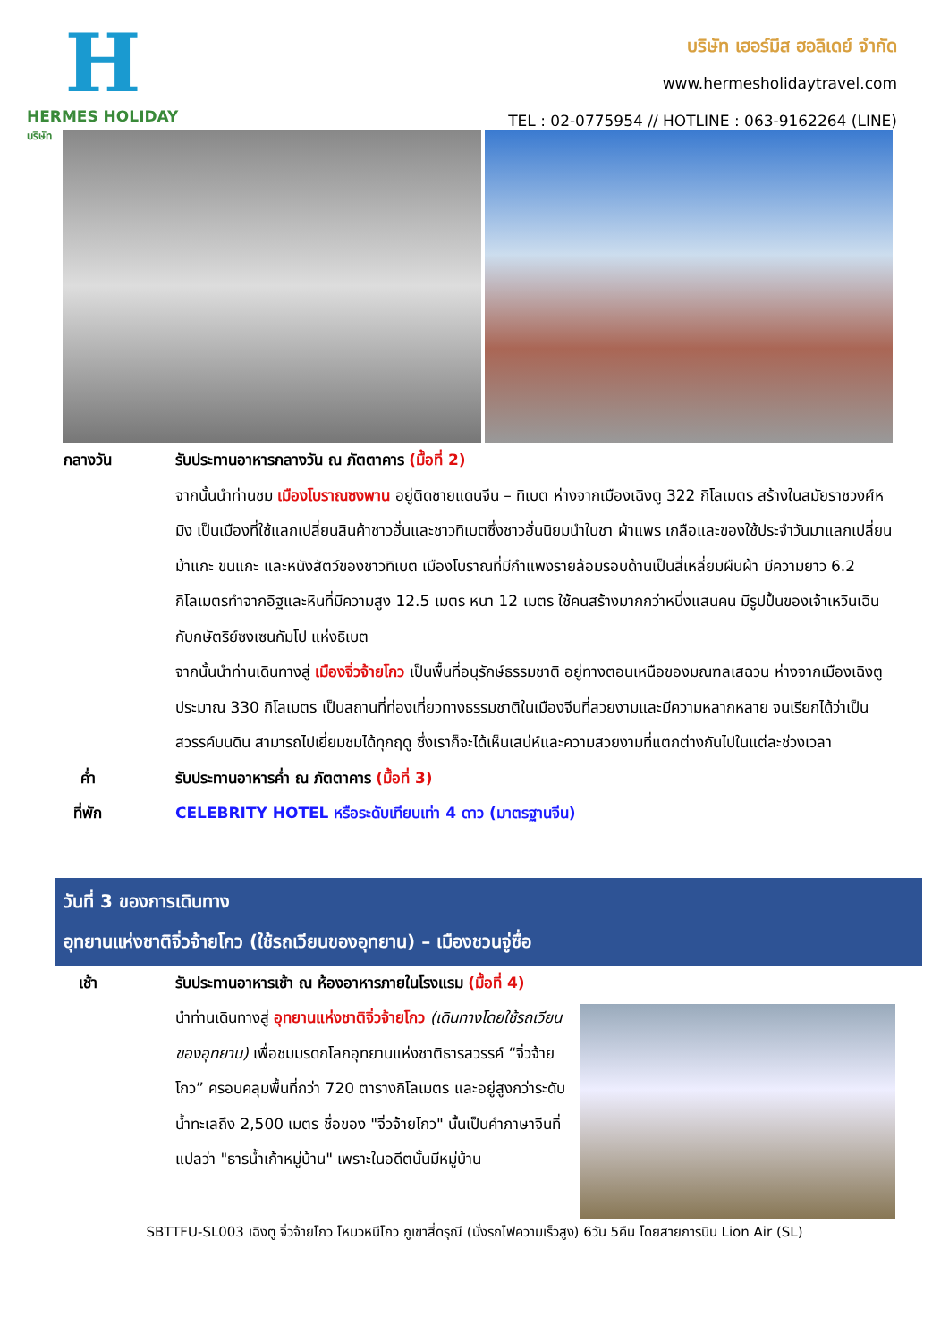H
HERMES HOLIDAY
บริษัท
บริษัท เฮอร์มีส ฮอลิเดย์ จำกัด
www.hermesholidaytravel.com
TEL : 02-0775954 // HOTLINE : 063-9162264 (LINE)
กลางวัน รับประทานอาหารกลางวัน ณ ภัตตาคาร (มื้อที่ 2)
จากนั้นนำท่านชม เมืองโบราณซงพาน อยู่ติดชายแดนจีน – ทิเบต ห่างจากเมืองเฉิงตู 322 กิโลเมตร สร้างในสมัยราชวงศ์หมิง เป็นเมืองที่ใช้แลกเปลี่ยนสินค้าชาวฮั่นและชาวทิเบตซึ่งชาวฮั่นนิยมนำใบชา ผ้าแพร เกลือและของใช้ประจำวันมาแลกเปลี่ยนม้าแกะ ขนแกะ และหนังสัตว์ของชาวทิเบต เมืองโบราณที่มีกำแพงรายล้อมรอบด้านเป็นสี่เหลี่ยมผืนผ้า มีความยาว 6.2 กิโลเมตรทำจากอิฐและหินที่มีความสูง 12.5 เมตร หนา 12 เมตร ใช้คนสร้างมากกว่าหนึ่งแสนคน มีรูปปั้นของเจ้าเหวินเฉิน กับกษัตริย์ซงเซนกัมโป แห่งธิเบต
จากนั้นนำท่านเดินทางสู่ เมืองจิ่วจ้ายโกว เป็นพื้นที่อนุรักษ์ธรรมชาติ อยู่ทางตอนเหนือของมณฑลเสฉวน ห่างจากเมืองเฉิงตูประมาณ 330 กิโลเมตร เป็นสถานที่ท่องเที่ยวทางธรรมชาติในเมืองจีนที่สวยงามและมีความหลากหลาย จนเรียกได้ว่าเป็นสวรรค์บนดิน สามารถไปเยี่ยมชมได้ทุกฤดู ซึ่งเราก็จะได้เห็นเสน่ห์และความสวยงามที่แตกต่างกันไปในแต่ละช่วงเวลา
ค่ำ รับประทานอาหารค่ำ ณ ภัตตาคาร (มื้อที่ 3)
ที่พัก CELEBRITY HOTEL หรือระดับเทียบเท่า 4 ดาว (มาตรฐานจีน)
วันที่ 3 ของการเดินทาง
อุทยานแห่งชาติจิ่วจ้ายโกว (ใช้รถเวียนของอุทยาน) – เมืองชวนจู่ซื่อ
เช้า รับประทานอาหารเช้า ณ ห้องอาหารภายในโรงแรม (มื้อที่ 4)
นำท่านเดินทางสู่ อุทยานแห่งชาติจิ่วจ้ายโกว (เดินทางโดยใช้รถเวียนของอุทยาน) เพื่อชมมรดกโลกอุทยานแห่งชาติธารสวรรค์ “จิ่วจ้ายโกว” ครอบคลุมพื้นที่กว่า 720 ตารางกิโลเมตร และอยู่สูงกว่าระดับน้ำทะเลถึง 2,500 เมตร ชื่อของ "จิ่วจ้ายโกว" นั้นเป็นคำภาษาจีนที่แปลว่า "ธารน้ำเก้าหมู่บ้าน" เพราะในอดีตนั้นมีหมู่บ้าน
SBTTFU-SL003 เฉิงตู จิ่วจ้ายโกว โหมวหนีโกว ภูเขาสี่ดรุณี (นั่งรถไฟความเร็วสูง) 6วัน 5คืน โดยสายการบิน Lion Air (SL)